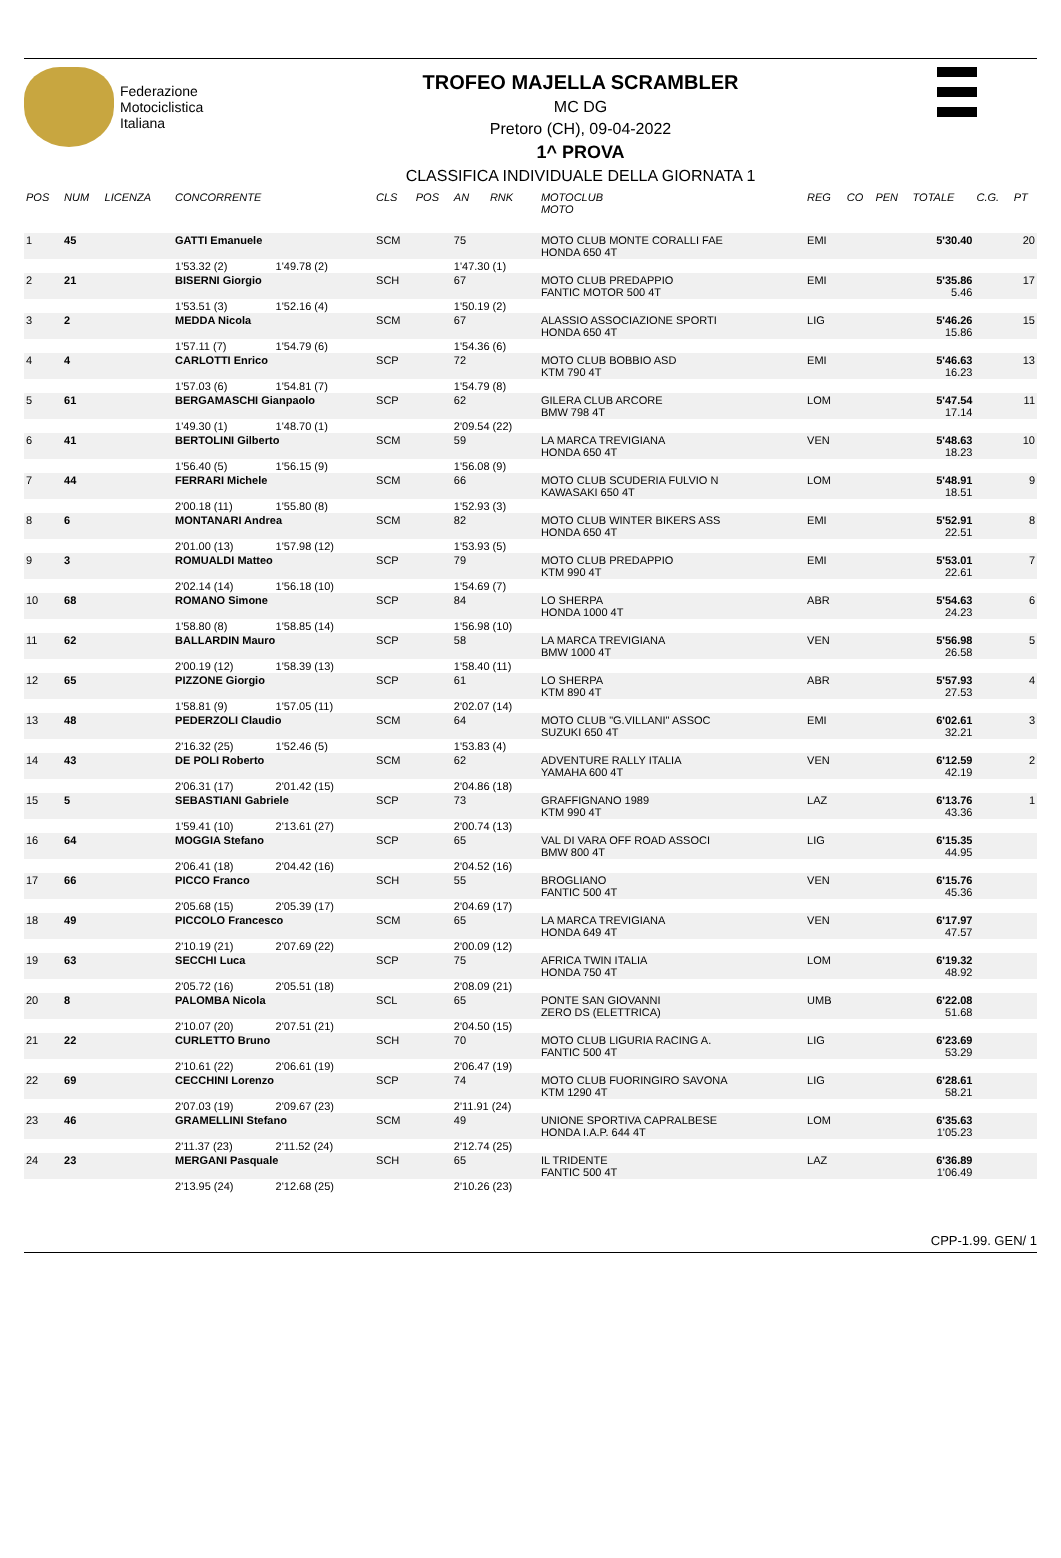Federazione
Motociclistica
Italiana
TROFEO MAJELLA SCRAMBLER
MC DG
Pretoro (CH), 09-04-2022
1^ PROVA
CLASSIFICA INDIVIDUALE DELLA GIORNATA 1
| POS | NUM | LICENZA | CONCORRENTE | | CLS | POS | AN | RNK | MOTOCLUB MOTO | REG | CO | PEN | TOTALE | C.G. | PT |
| --- | --- | --- | --- | --- | --- | --- | --- | --- | --- | --- | --- | --- | --- | --- | --- |
| 1 | 45 | | GATTI Emanuele | | SCM | | 75 | | MOTO CLUB MONTE CORALLI FAE HONDA 650 4T | EMI | | | 5'30.40 | | 20 |
| | | | 1'53.32 (2) | 1'49.78 (2) | | | 1'47.30 (1) | | | | | | | | |
| 2 | 21 | | BISERNI Giorgio | | SCH | | 67 | | MOTO CLUB PREDAPPIO FANTIC MOTOR 500 4T | EMI | | | 5'35.86 5.46 | | 17 |
| | | | 1'53.51 (3) | 1'52.16 (4) | | | 1'50.19 (2) | | | | | | | | |
| 3 | 2 | | MEDDA Nicola | | SCM | | 67 | | ALASSIO ASSOCIAZIONE SPORTI HONDA 650 4T | LIG | | | 5'46.26 15.86 | | 15 |
| | | | 1'57.11 (7) | 1'54.79 (6) | | | 1'54.36 (6) | | | | | | | | |
| 4 | 4 | | CARLOTTI Enrico | | SCP | | 72 | | MOTO CLUB BOBBIO ASD KTM 790 4T | EMI | | | 5'46.63 16.23 | | 13 |
| | | | 1'57.03 (6) | 1'54.81 (7) | | | 1'54.79 (8) | | | | | | | | |
| 5 | 61 | | BERGAMASCHI Gianpaolo | | SCP | | 62 | | GILERA CLUB ARCORE BMW 798 4T | LOM | | | 5'47.54 17.14 | | 11 |
| | | | 1'49.30 (1) | 1'48.70 (1) | | | 2'09.54 (22) | | | | | | | | |
| 6 | 41 | | BERTOLINI Gilberto | | SCM | | 59 | | LA MARCA TREVIGIANA HONDA 650 4T | VEN | | | 5'48.63 18.23 | | 10 |
| | | | 1'56.40 (5) | 1'56.15 (9) | | | 1'56.08 (9) | | | | | | | | |
| 7 | 44 | | FERRARI Michele | | SCM | | 66 | | MOTO CLUB SCUDERIA FULVIO N KAWASAKI 650 4T | LOM | | | 5'48.91 18.51 | | 9 |
| | | | 2'00.18 (11) | 1'55.80 (8) | | | 1'52.93 (3) | | | | | | | | |
| 8 | 6 | | MONTANARI Andrea | | SCM | | 82 | | MOTO CLUB WINTER BIKERS ASS HONDA 650 4T | EMI | | | 5'52.91 22.51 | | 8 |
| | | | 2'01.00 (13) | 1'57.98 (12) | | | 1'53.93 (5) | | | | | | | | |
| 9 | 3 | | ROMUALDI Matteo | | SCP | | 79 | | MOTO CLUB PREDAPPIO KTM 990 4T | EMI | | | 5'53.01 22.61 | | 7 |
| | | | 2'02.14 (14) | 1'56.18 (10) | | | 1'54.69 (7) | | | | | | | | |
| 10 | 68 | | ROMANO Simone | | SCP | | 84 | | LO SHERPA HONDA 1000 4T | ABR | | | 5'54.63 24.23 | | 6 |
| | | | 1'58.80 (8) | 1'58.85 (14) | | | 1'56.98 (10) | | | | | | | | |
| 11 | 62 | | BALLARDIN Mauro | | SCP | | 58 | | LA MARCA TREVIGIANA BMW 1000 4T | VEN | | | 5'56.98 26.58 | | 5 |
| | | | 2'00.19 (12) | 1'58.39 (13) | | | 1'58.40 (11) | | | | | | | | |
| 12 | 65 | | PIZZONE Giorgio | | SCP | | 61 | | LO SHERPA KTM 890 4T | ABR | | | 5'57.93 27.53 | | 4 |
| | | | 1'58.81 (9) | 1'57.05 (11) | | | 2'02.07 (14) | | | | | | | | |
| 13 | 48 | | PEDERZOLI Claudio | | SCM | | 64 | | MOTO CLUB "G.VILLANI" ASSOC SUZUKI 650 4T | EMI | | | 6'02.61 32.21 | | 3 |
| | | | 2'16.32 (25) | 1'52.46 (5) | | | 1'53.83 (4) | | | | | | | | |
| 14 | 43 | | DE POLI Roberto | | SCM | | 62 | | ADVENTURE RALLY ITALIA YAMAHA 600 4T | VEN | | | 6'12.59 42.19 | | 2 |
| | | | 2'06.31 (17) | 2'01.42 (15) | | | 2'04.86 (18) | | | | | | | | |
| 15 | 5 | | SEBASTIANI Gabriele | | SCP | | 73 | | GRAFFIGNANO 1989 KTM 990 4T | LAZ | | | 6'13.76 43.36 | | 1 |
| | | | 1'59.41 (10) | 2'13.61 (27) | | | 2'00.74 (13) | | | | | | | | |
| 16 | 64 | | MOGGIA Stefano | | SCP | | 65 | | VAL DI VARA OFF ROAD ASSOCI BMW 800 4T | LIG | | | 6'15.35 44.95 | | |
| | | | 2'06.41 (18) | 2'04.42 (16) | | | 2'04.52 (16) | | | | | | | | |
| 17 | 66 | | PICCO Franco | | SCH | | 55 | | BROGLIANO FANTIC 500 4T | VEN | | | 6'15.76 45.36 | | |
| | | | 2'05.68 (15) | 2'05.39 (17) | | | 2'04.69 (17) | | | | | | | | |
| 18 | 49 | | PICCOLO Francesco | | SCM | | 65 | | LA MARCA TREVIGIANA HONDA 649 4T | VEN | | | 6'17.97 47.57 | | |
| | | | 2'10.19 (21) | 2'07.69 (22) | | | 2'00.09 (12) | | | | | | | | |
| 19 | 63 | | SECCHI Luca | | SCP | | 75 | | AFRICA TWIN ITALIA HONDA 750 4T | LOM | | | 6'19.32 48.92 | | |
| | | | 2'05.72 (16) | 2'05.51 (18) | | | 2'08.09 (21) | | | | | | | | |
| 20 | 8 | | PALOMBA Nicola | | SCL | | 65 | | PONTE SAN GIOVANNI ZERO DS (ELETTRICA) | UMB | | | 6'22.08 51.68 | | |
| | | | 2'10.07 (20) | 2'07.51 (21) | | | 2'04.50 (15) | | | | | | | | |
| 21 | 22 | | CURLETTO Bruno | | SCH | | 70 | | MOTO CLUB LIGURIA RACING A. FANTIC 500 4T | LIG | | | 6'23.69 53.29 | | |
| | | | 2'10.61 (22) | 2'06.61 (19) | | | 2'06.47 (19) | | | | | | | | |
| 22 | 69 | | CECCHINI Lorenzo | | SCP | | 74 | | MOTO CLUB FUORINGIRO SAVONA KTM 1290 4T | LIG | | | 6'28.61 58.21 | | |
| | | | 2'07.03 (19) | 2'09.67 (23) | | | 2'11.91 (24) | | | | | | | | |
| 23 | 46 | | GRAMELLINI Stefano | | SCM | | 49 | | UNIONE SPORTIVA CAPRALBESE HONDA I.A.P. 644 4T | LOM | | | 6'35.63 1'05.23 | | |
| | | | 2'11.37 (23) | 2'11.52 (24) | | | 2'12.74 (25) | | | | | | | | |
| 24 | 23 | | MERGANI Pasquale | | SCH | | 65 | | IL TRIDENTE FANTIC 500 4T | LAZ | | | 6'36.89 1'06.49 | | |
| | | | 2'13.95 (24) | 2'12.68 (25) | | | 2'10.26 (23) | | | | | | | | |
CPP-1.99. GEN/ 1